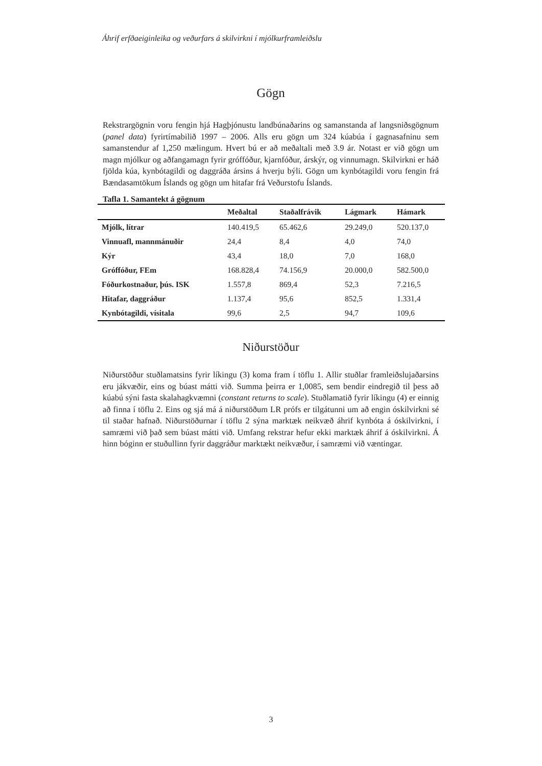Áhrif erfðaeiginleika og veðurfars á skilvirkni í mjólkurframleiðslu
Gögn
Rekstrargögnin voru fengin hjá Hagþjónustu landbúnaðarins og samanstanda af langsniðsgögnum (panel data) fyrirtímabilið 1997 – 2006. Alls eru gögn um 324 kúabúa í gagnasafninu sem samanstendur af 1,250 mælingum. Hvert bú er að meðaltali með 3.9 ár. Notast er við gögn um magn mjólkur og aðfangamagn fyrir gróffóður, kjarnfóður, árskýr, og vinnumagn. Skilvirkni er háð fjölda kúa, kynbótagildi og daggráða ársins á hverju býli. Gögn um kynbótagildi voru fengin frá Bændasamtökum Íslands og gögn um hitafar frá Veðurstofu Íslands.
Tafla 1. Samantekt á gögnum
| | Meðaltal | Staðalfrávik | Lágmark | Hámark |
| --- | --- | --- | --- | --- |
| Mjólk, lítrar | 140.419,5 | 65.462,6 | 29.249,0 | 520.137,0 |
| Vinnuafl, mannmánuðir | 24,4 | 8,4 | 4,0 | 74,0 |
| Kýr | 43,4 | 18,0 | 7,0 | 168,0 |
| Gróffóður, FEm | 168.828,4 | 74.156,9 | 20.000,0 | 582.500,0 |
| Fóðurkostnaður, þús. ISK | 1.557,8 | 869,4 | 52,3 | 7.216,5 |
| Hitafar, daggráður | 1.137,4 | 95,6 | 852,5 | 1.331,4 |
| Kynbótagildi, vísitala | 99,6 | 2,5 | 94,7 | 109,6 |
Niðurstöður
Niðurstöður stuðlamatsins fyrir líkingu (3) koma fram í töflu 1. Allir stuðlar framleiðslujaðarsins eru jákvæðir, eins og búast mátti við. Summa þeirra er 1,0085, sem bendir eindregið til þess að kúabú sýni fasta skalahagkvæmni (constant returns to scale). Stuðlamatið fyrir líkingu (4) er einnig að finna í töflu 2. Eins og sjá má á niðurstöðum LR prófs er tilgátunni um að engin óskilvirkni sé til staðar hafnað. Niðurstöðurnar í töflu 2 sýna marktæk neikvæð áhrif kynbóta á óskilvirkni, í samræmi við það sem búast mátti við. Umfang rekstrar hefur ekki marktæk áhrif á óskilvirkni. Á hinn bóginn er stuðullinn fyrir daggráður marktækt neikvæður, í samræmi við væntingar.
3